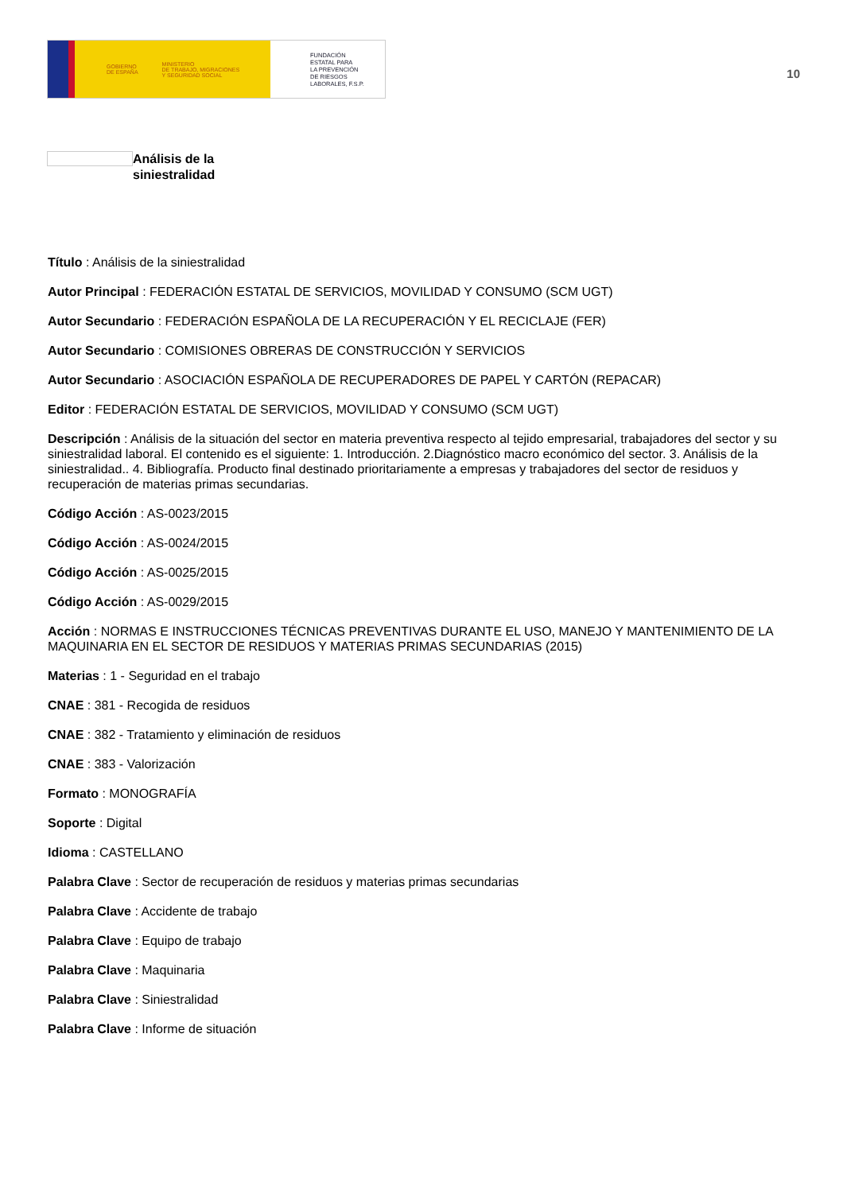GOBIERNO
DE ESPAÑA MINISTERIO
DE TRABAJO, MIGRACIONES
Y SEGURIDAD SOCIAL
FUNDACIÓN
ESTATAL PARA
LA PREVENCIÓN
DE RIESGOS
LABORALES, F.S.P.
10
Análisis de la
siniestralidad
Título : Análisis de la siniestralidad
Autor Principal : FEDERACIÓN ESTATAL DE SERVICIOS, MOVILIDAD Y CONSUMO (SCM UGT)
Autor Secundario : FEDERACIÓN ESPAÑOLA DE LA RECUPERACIÓN Y EL RECICLAJE (FER)
Autor Secundario : COMISIONES OBRERAS DE CONSTRUCCIÓN Y SERVICIOS
Autor Secundario : ASOCIACIÓN ESPAÑOLA DE RECUPERADORES DE PAPEL Y CARTÓN (REPACAR)
Editor : FEDERACIÓN ESTATAL DE SERVICIOS, MOVILIDAD Y CONSUMO (SCM UGT)
Descripción : Análisis de la situación del sector en materia preventiva respecto al tejido empresarial, trabajadores del sector y su siniestralidad laboral. El contenido es el siguiente: 1. Introducción. 2.Diagnóstico macro económico del sector. 3. Análisis de la siniestralidad.. 4. Bibliografía. Producto final destinado prioritariamente a empresas y trabajadores del sector de residuos y recuperación de materias primas secundarias.
Código Acción : AS-0023/2015
Código Acción : AS-0024/2015
Código Acción : AS-0025/2015
Código Acción : AS-0029/2015
Acción : NORMAS E INSTRUCCIONES TÉCNICAS PREVENTIVAS DURANTE EL USO, MANEJO Y MANTENIMIENTO DE LA MAQUINARIA EN EL SECTOR DE RESIDUOS Y MATERIAS PRIMAS SECUNDARIAS (2015)
Materias : 1 - Seguridad en el trabajo
CNAE : 381 - Recogida de residuos
CNAE : 382 - Tratamiento y eliminación de residuos
CNAE : 383 - Valorización
Formato : MONOGRAFÍA
Soporte : Digital
Idioma : CASTELLANO
Palabra Clave : Sector de recuperación de residuos y materias primas secundarias
Palabra Clave : Accidente de trabajo
Palabra Clave : Equipo de trabajo
Palabra Clave : Maquinaria
Palabra Clave : Siniestralidad
Palabra Clave : Informe de situación